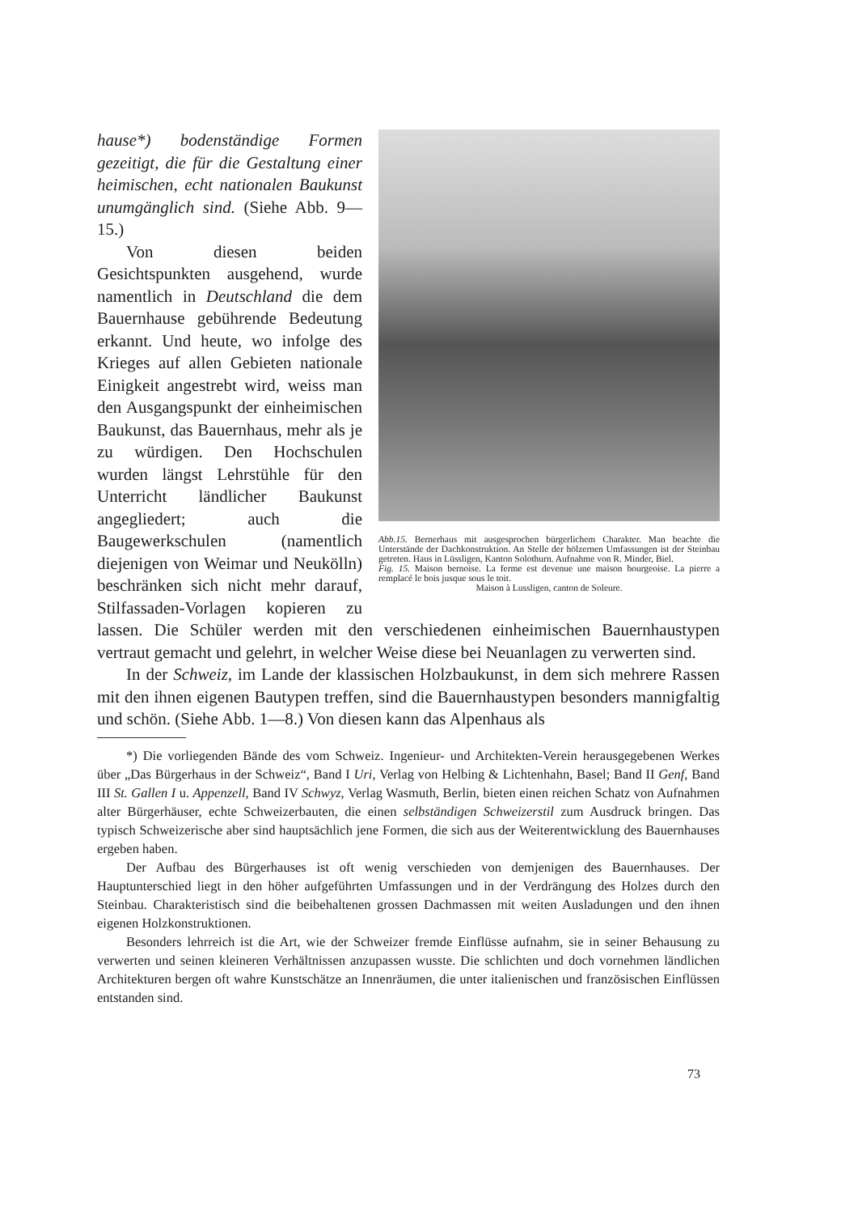Abb.15. Bernerhaus mit ausgesprochen bürgerlichem Charakter. Man beachte die Unterstände der Dachkonstruktion. An Stelle der hölzernen Umfassungen ist der Steinbau getreten. Haus in Lüssligen, Kanton Solothurn. Aufnahme von R. Minder, Biel.
Fig. 15. Maison bernoise. La ferme est devenue une maison bourgeoise. La pierre a remplacé le bois jusque sous le toit.
Maison à Lussligen, canton de Soleure.
hause*) bodenständige Formen gezeitigt, die für die Gestaltung einer heimischen, echt nationalen Baukunst unumgänglich sind. (Siehe Abb. 9—15.)
Von diesen beiden Gesichtspunkten ausgehend, wurde namentlich in Deutschland die dem Bauernhause gebührende Bedeutung erkannt. Und heute, wo infolge des Krieges auf allen Gebieten nationale Einigkeit angestrebt wird, weiss man den Ausgangspunkt der einheimischen Baukunst, das Bauernhaus, mehr als je zu würdigen. Den Hochschulen wurden längst Lehrstühle für den Unterricht ländlicher Baukunst angegliedert; auch die Baugewerkschulen (namentlich diejenigen von Weimar und Neukölln) beschränken sich nicht mehr darauf, Stilfassaden-Vorlagen kopieren zu lassen. Die Schüler werden mit den verschiedenen einheimischen Bauernhaustypen vertraut gemacht und gelehrt, in welcher Weise diese bei Neuanlagen zu verwerten sind.
In der Schweiz, im Lande der klassischen Holzbaukunst, in dem sich mehrere Rassen mit den ihnen eigenen Bautypen treffen, sind die Bauernhaustypen besonders mannigfaltig und schön. (Siehe Abb. 1—8.) Von diesen kann das Alpenhaus als
*) Die vorliegenden Bände des vom Schweiz. Ingenieur- und Architekten-Verein herausgegebenen Werkes über „Das Bürgerhaus in der Schweiz“, Band I Uri, Verlag von Helbing & Lichtenhahn, Basel; Band II Genf, Band III St. Gallen I u. Appenzell, Band IV Schwyz, Verlag Wasmuth, Berlin, bieten einen reichen Schatz von Aufnahmen alter Bürgerhäuser, echte Schweizerbauten, die einen selbständigen Schweizerstil zum Ausdruck bringen. Das typisch Schweizerische aber sind hauptsächlich jene Formen, die sich aus der Weiterentwicklung des Bauernhauses ergeben haben.
Der Aufbau des Bürgerhauses ist oft wenig verschieden von demjenigen des Bauernhauses. Der Hauptunterschied liegt in den höher aufgeführten Umfassungen und in der Verdrängung des Holzes durch den Steinbau. Charakteristisch sind die beibehaltenen grossen Dachmassen mit weiten Ausladungen und den ihnen eigenen Holzkonstruktionen.
Besonders lehrreich ist die Art, wie der Schweizer fremde Einflüsse aufnahm, sie in seiner Behausung zu verwerten und seinen kleineren Verhältnissen anzupassen wusste. Die schlichten und doch vornehmen ländlichen Architekturen bergen oft wahre Kunstschätze an Innenräumen, die unter italienischen und französischen Einflüssen entstanden sind.
73